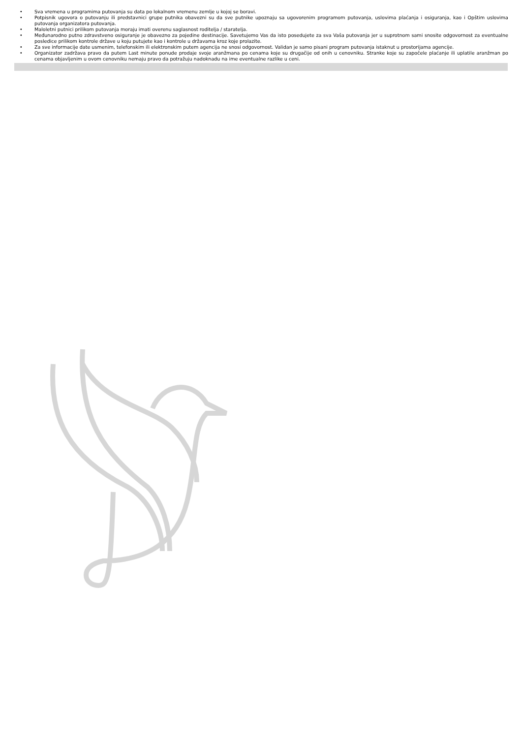• Sva vremena u programima putovanja su data po lokalnom vremenu zemlje u kojoj se boravi.
• Potpisnik ugovora o putovanju ili predstavnici grupe putnika obavezni su da sve putnike upoznaju sa ugovorenim programom putovanja, uslovima plaćanja i osiguranja, kao i Opštim uslovima putovanja organizatora putovanja.
• Maloletni putnici prilikom putovanja moraju imati overenu saglasnost roditelja / staratelja.
• Međunarodno putno zdravstveno osiguranje je obavezno za pojedine destinacije. Savetujemo Vas da isto posedujete za sva Vaša putovanja jer u suprotnom sami snosite odgovornost za eventualne posledice prilikom kontrole države u koju putujete kao i kontrole u državama kroz koje prolazite.
• Za sve informacije date usmenim, telefonskim ili elektronskim putem agencija ne snosi odgovornost. Validan je samo pisani program putovanja istaknut u prostorijama agencije.
• Organizator zadržava pravo da putem Last minute ponude prodaje svoje aranžmana po cenama koje su drugačije od onih u cenovniku. Stranke koje su započele plaćanje ili uplatile aranžman po cenama objavljenim u ovom cenovniku nemaju pravo da potražuju nadoknadu na ime eventualne razlike u ceni.